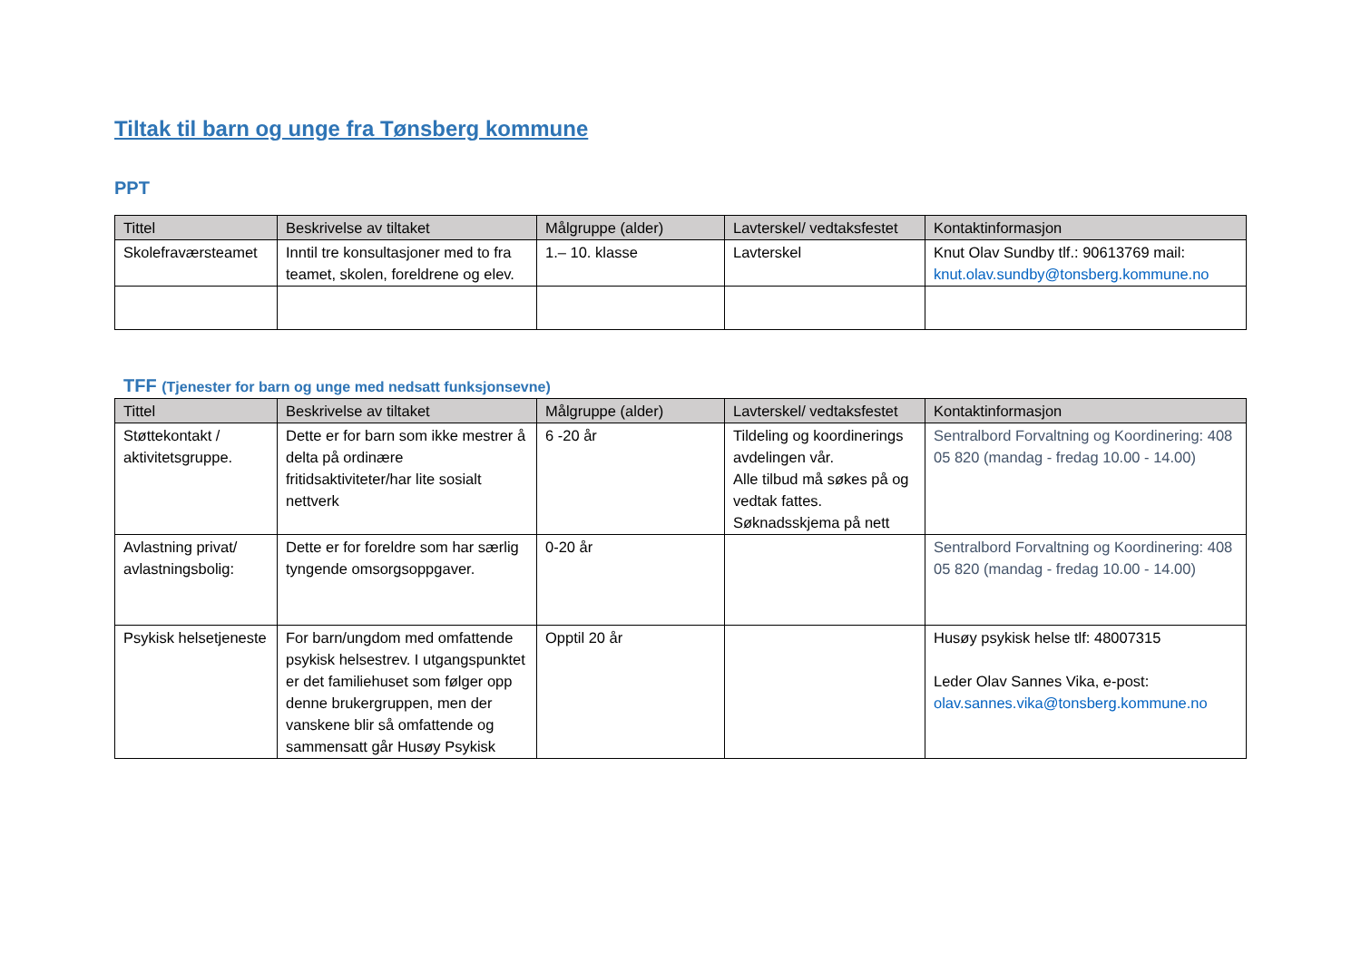Tiltak til barn og unge fra Tønsberg kommune
PPT
| Tittel | Beskrivelse av tiltaket | Målgruppe (alder) | Lavterskel/ vedtaksfestet | Kontaktinformasjon |
| --- | --- | --- | --- | --- |
| Skolefraværsteamet | Inntil tre konsultasjoner med to fra teamet, skolen, foreldrene og elev. | 1.– 10. klasse | Lavterskel | Knut Olav Sundby tlf.: 90613769 mail: knut.olav.sundby@tonsberg.kommune.no |
TFF (Tjenester for barn og unge med nedsatt funksjonsevne)
| Tittel | Beskrivelse av tiltaket | Målgruppe (alder) | Lavterskel/ vedtaksfestet | Kontaktinformasjon |
| --- | --- | --- | --- | --- |
| Støttekontakt / aktivitetsgruppe. | Dette er for barn som ikke mestrer å delta på ordinære fritidsaktiviteter/har lite sosialt nettverk | 6 -20 år | Tildeling og koordinerings avdelingen vår. Alle tilbud må søkes på og vedtak fattes. Søknadsskjema på nett | Sentralbord Forvaltning og Koordinering: 408 05 820 (mandag - fredag 10.00 - 14.00) |
| Avlastning privat/ avlastningsbolig: | Dette er for foreldre som har særlig tyngende omsorgsoppgaver. | 0-20 år | | Sentralbord Forvaltning og Koordinering: 408 05 820 (mandag - fredag 10.00 - 14.00) |
| Psykisk helsetjeneste | For barn/ungdom med omfattende psykisk helsestrev. I utgangspunktet er det familiehuset som følger opp denne brukergruppen, men der vanskene blir så omfattende og sammensatt går Husøy Psykisk | Opptil 20 år | | Husøy psykisk helse tlf: 48007315 Leder Olav Sannes Vika, e-post: olav.sannes.vika@tonsberg.kommune.no |